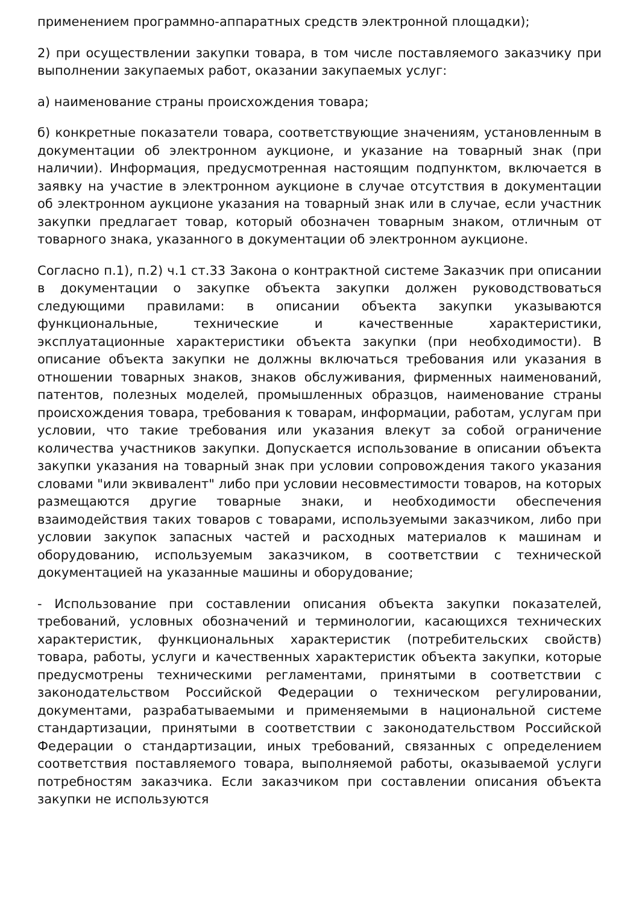применением программно-аппаратных средств электронной площадки);
2) при осуществлении закупки товара, в том числе поставляемого заказчику при выполнении закупаемых работ, оказании закупаемых услуг:
а) наименование страны происхождения товара;
б) конкретные показатели товара, соответствующие значениям, установленным в документации об электронном аукционе, и указание на товарный знак (при наличии). Информация, предусмотренная настоящим подпунктом, включается в заявку на участие в электронном аукционе в случае отсутствия в документации об электронном аукционе указания на товарный знак или в случае, если участник закупки предлагает товар, который обозначен товарным знаком, отличным от товарного знака, указанного в документации об электронном аукционе.
Согласно п.1), п.2) ч.1 ст.33 Закона о контрактной системе Заказчик при описании в документации о закупке объекта закупки должен руководствоваться следующими правилами: в описании объекта закупки указываются функциональные, технические и качественные характеристики, эксплуатационные характеристики объекта закупки (при необходимости). В описание объекта закупки не должны включаться требования или указания в отношении товарных знаков, знаков обслуживания, фирменных наименований, патентов, полезных моделей, промышленных образцов, наименование страны происхождения товара, требования к товарам, информации, работам, услугам при условии, что такие требования или указания влекут за собой ограничение количества участников закупки. Допускается использование в описании объекта закупки указания на товарный знак при условии сопровождения такого указания словами "или эквивалент" либо при условии несовместимости товаров, на которых размещаются другие товарные знаки, и необходимости обеспечения взаимодействия таких товаров с товарами, используемыми заказчиком, либо при условии закупок запасных частей и расходных материалов к машинам и оборудованию, используемым заказчиком, в соответствии с технической документацией на указанные машины и оборудование;
- Использование при составлении описания объекта закупки показателей, требований, условных обозначений и терминологии, касающихся технических характеристик, функциональных характеристик (потребительских свойств) товара, работы, услуги и качественных характеристик объекта закупки, которые предусмотрены техническими регламентами, принятыми в соответствии с законодательством Российской Федерации о техническом регулировании, документами, разрабатываемыми и применяемыми в национальной системе стандартизации, принятыми в соответствии с законодательством Российской Федерации о стандартизации, иных требований, связанных с определением соответствия поставляемого товара, выполняемой работы, оказываемой услуги потребностям заказчика. Если заказчиком при составлении описания объекта закупки не используются